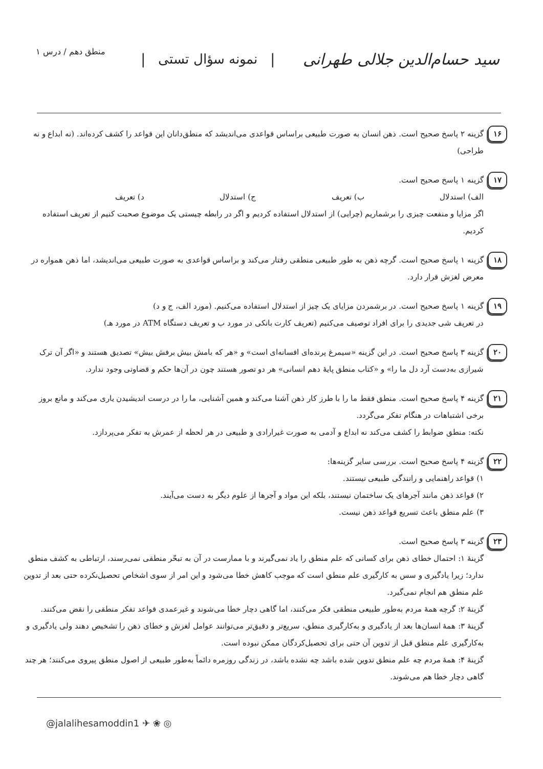سید حسام‌الدین جلالی طهرانی | نمونه سؤال تستی | منطق دهم / درس ۱
۱۶
گزینه ۲ پاسخ صحیح است. ذهن انسان به صورت طبیعی براساس قواعدی می‌اندیشد که منطق‌دانان این قواعد را کشف کرده‌اند. (نه ابداع و نه طراحی)
۱۷
گزینه ۱ پاسخ صحیح است.
الف) استدلال ب) تعریف ج) استدلال د) تعریف
اگر مزایا و منفعت چیزی را برشماریم (چرایی) از استدلال استفاده کردیم و اگر در رابطه چیستی یک موضوع صحبت کنیم از تعریف استفاده کردیم.
۱۸
گزینه ۱ پاسخ صحیح است. گرچه ذهن به طور طبیعی منطقی رفتار می‌کند و براساس قواعدی به صورت طبیعی می‌اندیشد، اما ذهن همواره در معرض لغزش قرار دارد.
۱۹
گزینه ۱ پاسخ صحیح است. در برشمردن مزایای یک چیز از استدلال استفاده می‌کنیم. (مورد الف، ج و د)
در تعریف شی جدیدی را برای افراد توصیف می‌کنیم (تعریف کارت بانکی در مورد ب و تعریف دستگاه ATM در مورد هـ)
۲۰
گزینه ۳ پاسخ صحیح است. در این گزینه «سیمرغ پرنده‌ای افسانه‌ای است» و «هر که بامش بیش برفش بیش» تصدیق هستند و «اگر آن ترک شیرازی به‌دست آرد دل ما را» و «کتاب منطق پایهٔ دهم انسانی» هر دو تصور هستند چون در آن‌ها حکم و قضاوتی وجود ندارد.
۲۱
گزینه ۴ پاسخ صحیح است. منطق فقط ما را با طرز کار ذهن آشنا می‌کند و همین آشنایی، ما را در درست اندیشیدن یاری می‌کند و مانع بروز برخی اشتباهات در هنگام تفکر می‌گردد.
نکته: منطق ضوابط را کشف می‌کند نه ابداع و آدمی به صورت غیرارادی و طبیعی در هر لحظه از عمرش به تفکر می‌پردازد.
۲۲
گزینه ۴ پاسخ صحیح است. بررسی سایر گزینه‌ها:
۱) قواعد راهنمایی و رانندگی طبیعی نیستند.
۲) قواعد ذهن مانند آجرهای یک ساختمان نیستند، بلکه این مواد و آجرها از علوم دیگر به دست می‌آیند.
۳) علم منطق باعث تسریع قواعد ذهن نیست.
۲۳
گزینه ۳ پاسخ صحیح است.
گزینهٔ ۱: احتمال خطای ذهن برای کسانی که علم منطق را یاد نمی‌گیرند و با ممارست در آن به تبحّر منطقی نمی‌رسند، ارتباطی به کشف منطق ندارد؛ زیرا یادگیری و سس به کارگیری علم منطق است که موجب کاهش خطا می‌شود و این امر از سوی اشخاص تحصیل‌نکرده حتی بعد از تدوین علم منطق هم انجام نمی‌گیرد.
گزینهٔ ۲: گرچه همهٔ مردم به‌طور طبیعی منطقی فکر می‌کنند، اما گاهی دچار خطا می‌شوند و غیرعمدی قواعد تفکر منطقی را نقض می‌کنند.
گزینهٔ ۳: همهٔ انسان‌ها بعد از یادگیری و به‌کارگیری منطق، سریع‌تر و دقیق‌تر می‌توانند عوامل لغزش و خطای ذهن را تشخیص دهند ولی یادگیری و به‌کارگیری علم منطق قبل از تدوین آن حتی برای تحصیل‌کردگان ممکن نبوده است.
گزینهٔ ۴: همهٔ مردم چه علم منطق تدوین شده باشد چه نشده باشد، در زندگی روزمره دائماً به‌طور طبیعی از اصول منطق پیروی می‌کنند؛ هر چند گاهی دچار خطا هم می‌شوند.
@jalalihesamoddin1 ✈ ❀ ◎